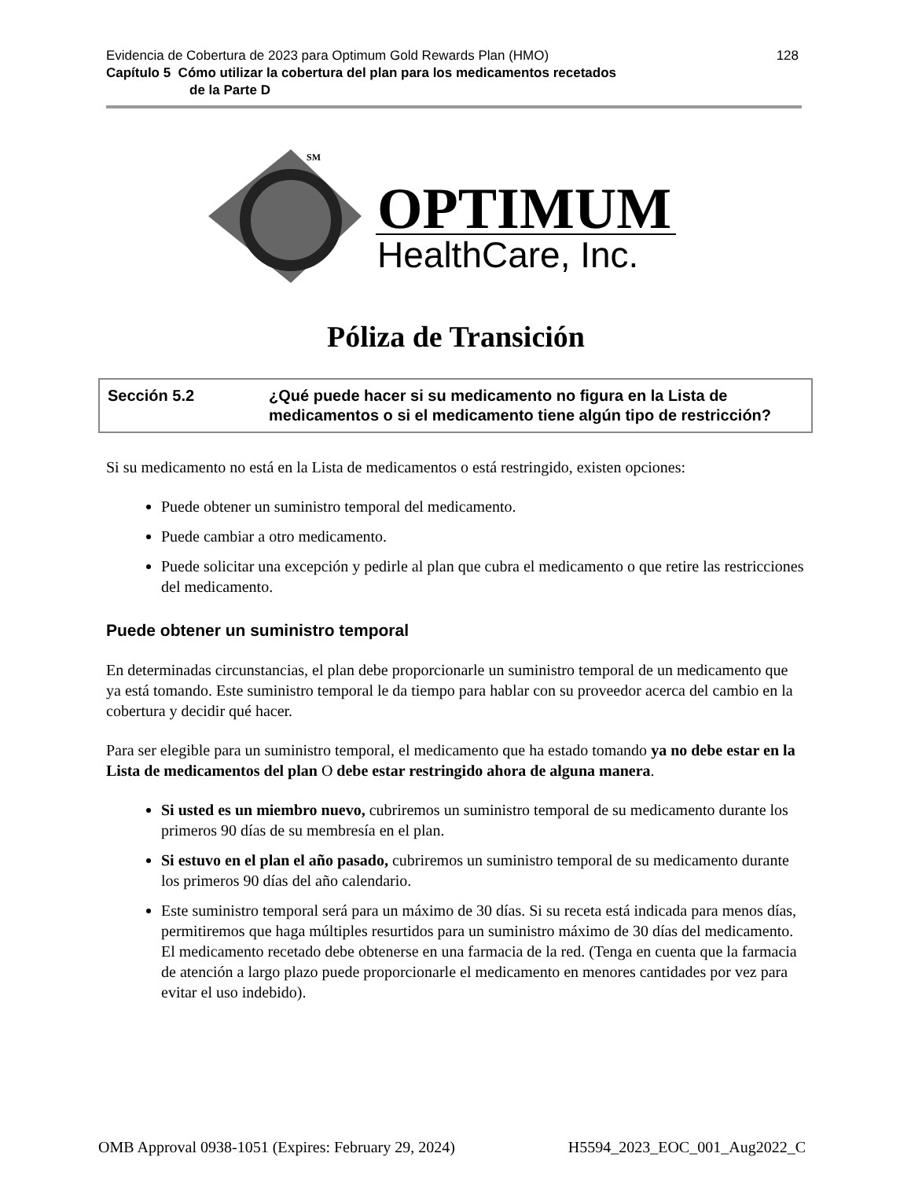128 Evidencia de Cobertura de 2023 para Optimum Gold Rewards Plan (HMO)
Capítulo 5 Cómo utilizar la cobertura del plan para los medicamentos recetados
de la Parte D
SM
OPTIMUM
HealthCare, Inc.
Póliza de Transición
Sección 5.2 ¿Qué puede hacer si su medicamento no figura en la Lista de medicamentos o si el medicamento tiene algún tipo de restricción?
Si su medicamento no está en la Lista de medicamentos o está restringido, existen opciones:
Puede obtener un suministro temporal del medicamento.
Puede cambiar a otro medicamento.
Puede solicitar una excepción y pedirle al plan que cubra el medicamento o que retire las restricciones del medicamento.
Puede obtener un suministro temporal
En determinadas circunstancias, el plan debe proporcionarle un suministro temporal de un medicamento que ya está tomando. Este suministro temporal le da tiempo para hablar con su proveedor acerca del cambio en la cobertura y decidir qué hacer.
Para ser elegible para un suministro temporal, el medicamento que ha estado tomando ya no debe estar en la Lista de medicamentos del plan O debe estar restringido ahora de alguna manera.
Si usted es un miembro nuevo, cubriremos un suministro temporal de su medicamento durante los primeros 90 días de su membresía en el plan.
Si estuvo en el plan el año pasado, cubriremos un suministro temporal de su medicamento durante los primeros 90 días del año calendario.
Este suministro temporal será para un máximo de 30 días. Si su receta está indicada para menos días, permitiremos que haga múltiples resurtidos para un suministro máximo de 30 días del medicamento. El medicamento recetado debe obtenerse en una farmacia de la red. (Tenga en cuenta que la farmacia de atención a largo plazo puede proporcionarle el medicamento en menores cantidades por vez para evitar el uso indebido).
OMB Approval 0938-1051 (Expires: February 29, 2024) H5594_2023_EOC_001_Aug2022_C